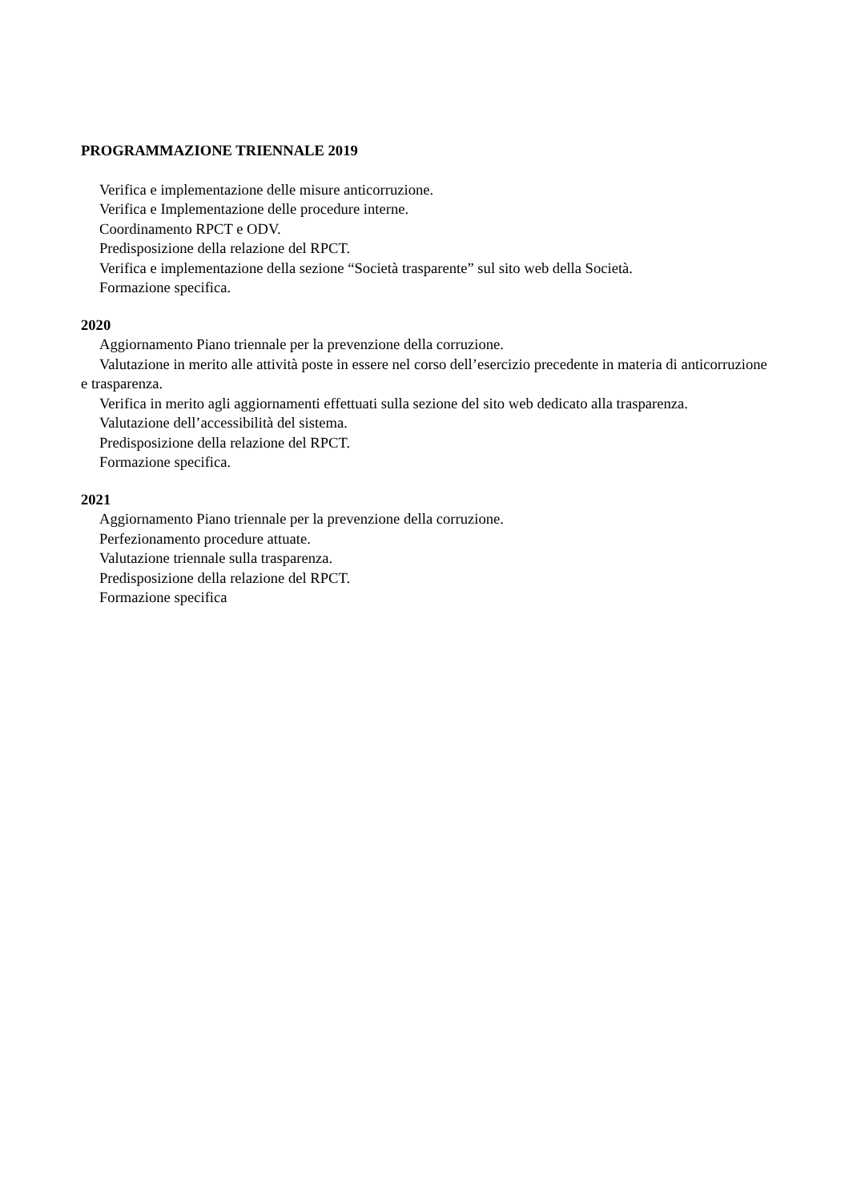PROGRAMMAZIONE TRIENNALE 2019
Verifica e implementazione delle misure anticorruzione.
Verifica e Implementazione delle procedure interne.
Coordinamento RPCT e ODV.
Predisposizione della relazione del RPCT.
Verifica e implementazione della sezione “Società trasparente” sul sito web della Società.
Formazione specifica.
2020
Aggiornamento Piano triennale per la prevenzione della corruzione.
Valutazione in merito alle attività poste in essere nel corso dell’esercizio precedente in materia di anticorruzione e trasparenza.
Verifica in merito agli aggiornamenti effettuati sulla sezione del sito web dedicato alla trasparenza.
Valutazione dell’accessibilità del sistema.
Predisposizione della relazione del RPCT.
Formazione specifica.
2021
Aggiornamento Piano triennale per la prevenzione della corruzione.
Perfezionamento procedure attuate.
Valutazione triennale sulla trasparenza.
Predisposizione della relazione del RPCT.
Formazione specifica